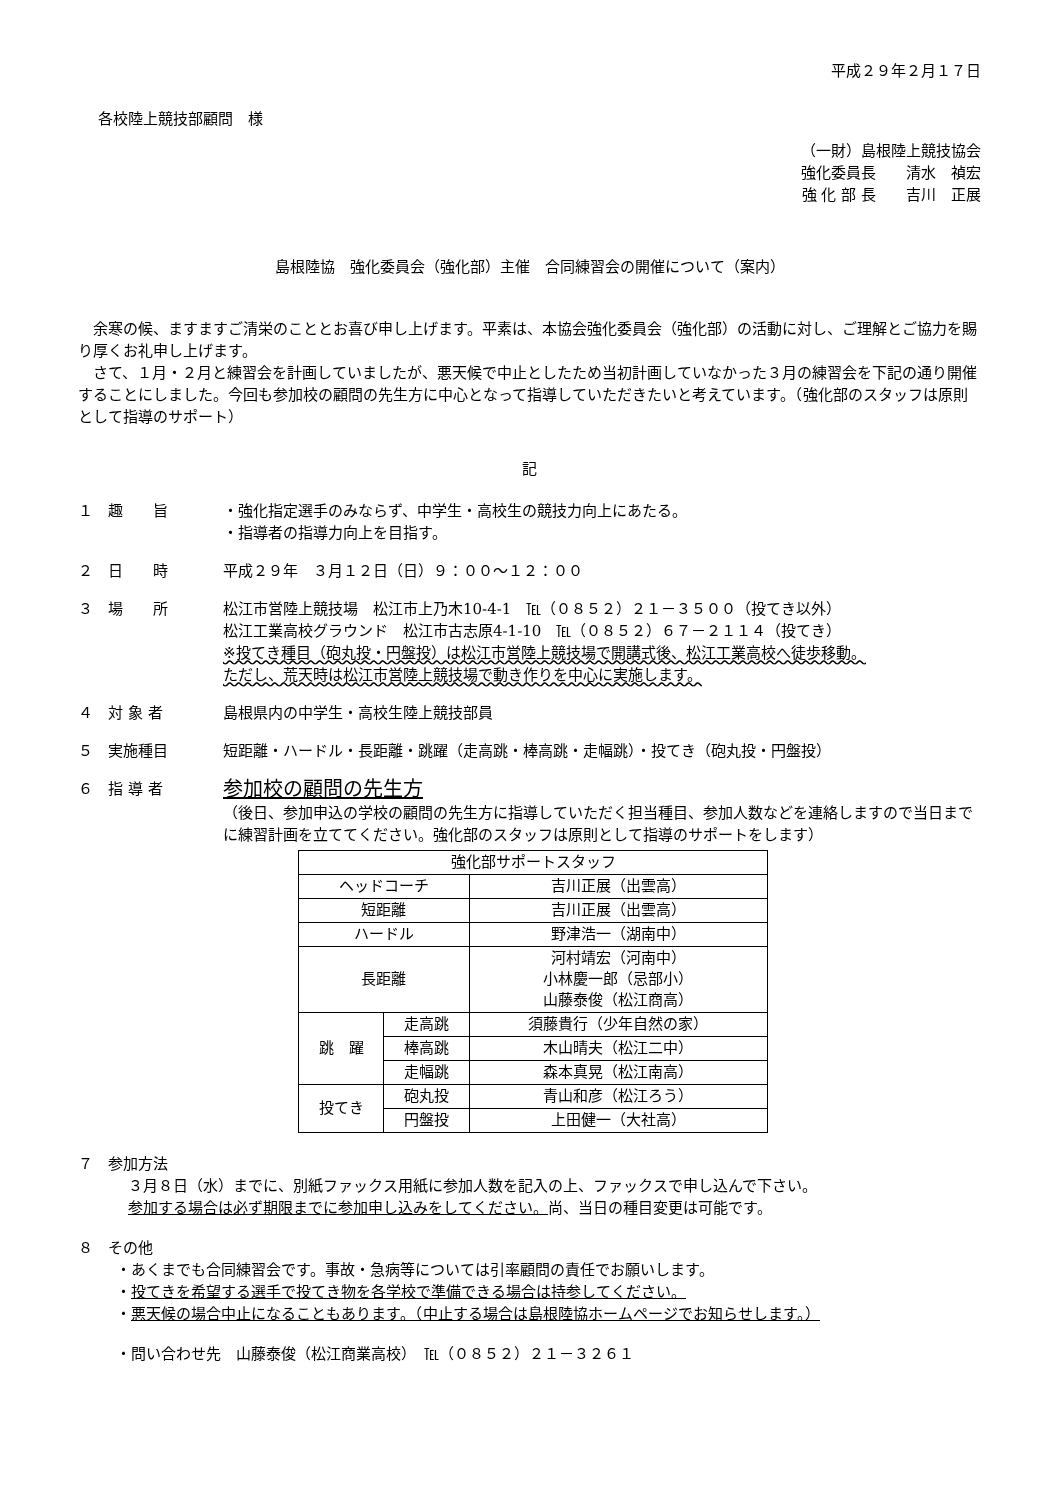平成２９年２月１７日
各校陸上競技部顧問　様
（一財）島根陸上競技協会
強化委員長　　清水　禎宏
強 化 部 長　　吉川　正展
島根陸協　強化委員会（強化部）主催　合同練習会の開催について（案内）
　余寒の候、ますますご清栄のこととお喜び申し上げます。平素は、本協会強化委員会（強化部）の活動に対し、ご理解とご協力を賜り厚くお礼申し上げます。
　さて、１月・２月と練習会を計画していましたが、悪天候で中止としたため当初計画していなかった３月の練習会を下記の通り開催することにしました。今回も参加校の顧問の先生方に中心となって指導していただきたいと考えています。（強化部のスタッフは原則として指導のサポート）
記
１　趣　　旨 ・強化指定選手のみならず、中学生・高校生の競技力向上にあたる。
・指導者の指導力向上を目指す。
２　日　　時 平成２９年　３月１２日（日）９：００～１２：００
３　場　　所 松江市営陸上競技場　松江市上乃木10-4-1　℡（０８５２）２１－３５００（投てき以外）
松江工業高校グラウンド　松江市古志原4-1-10　℡（０８５２）６７－２１１４（投てき）
※投てき種目（砲丸投・円盤投）は松江市営陸上競技場で開講式後、松江工業高校へ徒歩移動。
ただし、荒天時は松江市営陸上競技場で動き作りを中心に実施します。
４　対 象 者 島根県内の中学生・高校生陸上競技部員
５　実施種目 短距離・ハードル・長距離・跳躍（走高跳・棒高跳・走幅跳）・投てき（砲丸投・円盤投）
６　指 導 者
参加校の顧問の先生方
（後日、参加申込の学校の顧問の先生方に指導していただく担当種目、参加人数などを連絡しますので当日までに練習計画を立ててください。強化部のスタッフは原則として指導のサポートをします）
| 強化部サポートスタッフ | | |
| ヘッドコーチ | | 吉川正展（出雲高） |
| 短距離 | | 吉川正展（出雲高） |
| ハードル | | 野津浩一（湖南中） |
| 長距離 | | 河村靖宏（河南中） 小林慶一郎（忌部小） 山藤泰俊（松江商高） |
| 跳 躍 | 走高跳 | 須藤貴行（少年自然の家） |
| | 棒高跳 | 木山晴夫（松江二中） |
| | 走幅跳 | 森本真晃（松江南高） |
| 投てき | 砲丸投 | 青山和彦（松江ろう） |
| | 円盤投 | 上田健一（大社高） |
７　参加方法
３月８日（水）までに、別紙ファックス用紙に参加人数を記入の上、ファックスで申し込んで下さい。
参加する場合は必ず期限までに参加申し込みをしてください。尚、当日の種目変更は可能です。
８　その他
・あくまでも合同練習会です。事故・急病等については引率顧問の責任でお願いします。
・投てきを希望する選手で投てき物を各学校で準備できる場合は持参してください。
・悪天候の場合中止になることもあります。（中止する場合は島根陸協ホームページでお知らせします。）
・問い合わせ先　山藤泰俊（松江商業高校）　℡（０８５２）２１－３２６１